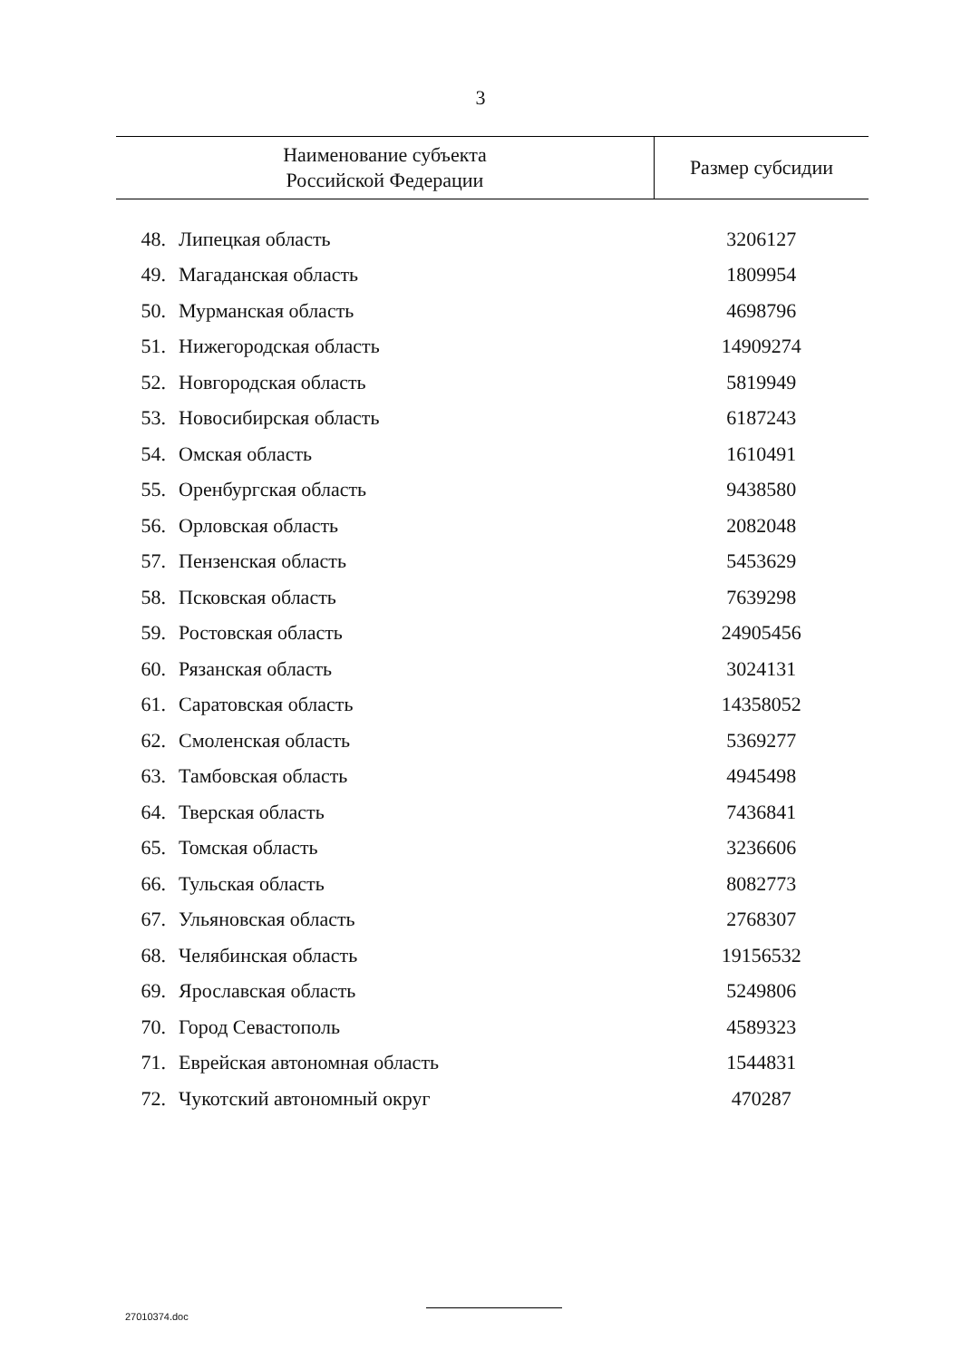3
| Наименование субъекта Российской Федерации | | Размер субсидии |
| --- | --- | --- |
| 48. | Липецкая область | 3206127 |
| 49. | Магаданская область | 1809954 |
| 50. | Мурманская область | 4698796 |
| 51. | Нижегородская область | 14909274 |
| 52. | Новгородская область | 5819949 |
| 53. | Новосибирская область | 6187243 |
| 54. | Омская область | 1610491 |
| 55. | Оренбургская область | 9438580 |
| 56. | Орловская область | 2082048 |
| 57. | Пензенская область | 5453629 |
| 58. | Псковская область | 7639298 |
| 59. | Ростовская область | 24905456 |
| 60. | Рязанская область | 3024131 |
| 61. | Саратовская область | 14358052 |
| 62. | Смоленская область | 5369277 |
| 63. | Тамбовская область | 4945498 |
| 64. | Тверская область | 7436841 |
| 65. | Томская область | 3236606 |
| 66. | Тульская область | 8082773 |
| 67. | Ульяновская область | 2768307 |
| 68. | Челябинская область | 19156532 |
| 69. | Ярославская область | 5249806 |
| 70. | Город Севастополь | 4589323 |
| 71. | Еврейская автономная область | 1544831 |
| 72. | Чукотский автономный округ | 470287 |
27010374.doc